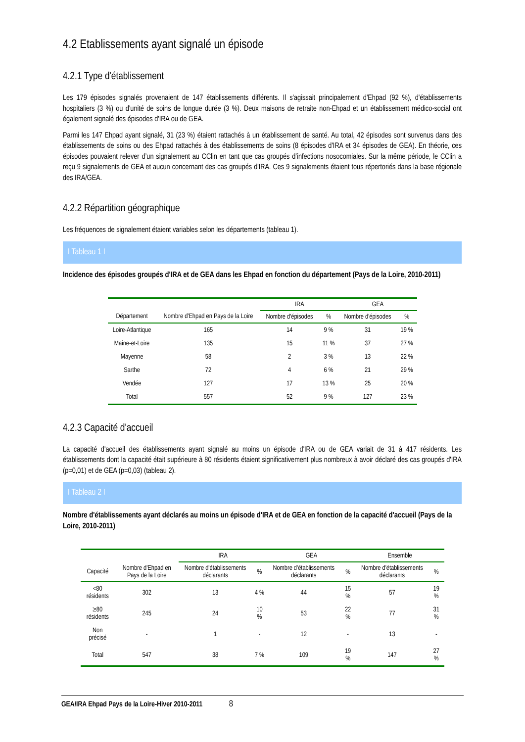4.2 Etablissements ayant signalé un épisode
4.2.1 Type d'établissement
Les 179 épisodes signalés provenaient de 147 établissements différents. Il s'agissait principalement d'Ehpad (92 %), d'établissements hospitaliers (3 %) ou d'unité de soins de longue durée (3 %). Deux maisons de retraite non-Ehpad et un établissement médico-social ont également signalé des épisodes d'IRA ou de GEA.
Parmi les 147 Ehpad ayant signalé, 31 (23 %) étaient rattachés à un établissement de santé. Au total, 42 épisodes sont survenus dans des établissements de soins ou des Ehpad rattachés à des établissements de soins (8 épisodes d'IRA et 34 épisodes de GEA). En théorie, ces épisodes pouvaient relever d’un signalement au CClin en tant que cas groupés d’infections nosocomiales. Sur la même période, le CClin a reçu 9 signalements de GEA et aucun concernant des cas groupés d'IRA. Ces 9 signalements étaient tous répertoriés dans la base régionale des IRA/GEA.
4.2.2 Répartition géographique
Les fréquences de signalement étaient variables selon les départements (tableau 1).
I Tableau 1 I
Incidence des épisodes groupés d'IRA et de GEA dans les Ehpad en fonction du département (Pays de la Loire, 2010-2011)
| | | IRA | | GEA | |
| --- | --- | --- | --- | --- | --- |
| Département | Nombre d'Ehpad en Pays de la Loire | Nombre d'épisodes | % | Nombre d'épisodes | % |
| Loire-Atlantique | 165 | 14 | 9 % | 31 | 19 % |
| Maine-et-Loire | 135 | 15 | 11 % | 37 | 27 % |
| Mayenne | 58 | 2 | 3 % | 13 | 22 % |
| Sarthe | 72 | 4 | 6 % | 21 | 29 % |
| Vendée | 127 | 17 | 13 % | 25 | 20 % |
| Total | 557 | 52 | 9 % | 127 | 23 % |
4.2.3 Capacité d'accueil
La capacité d'accueil des établissements ayant signalé au moins un épisode d'IRA ou de GEA variait de 31 à 417 résidents. Les établissements dont la capacité était supérieure à 80 résidents étaient significativement plus nombreux à avoir déclaré des cas groupés d'IRA (p=0,01) et de GEA (p=0,03) (tableau 2).
I Tableau 2 I
Nombre d'établissements ayant déclarés au moins un épisode d'IRA et de GEA en fonction de la capacité d'accueil (Pays de la Loire, 2010-2011)
| | | IRA | | GEA | | Ensemble | |
| --- | --- | --- | --- | --- | --- | --- | --- |
| Capacité | Nombre d'Ehpad en Pays de la Loire | Nombre d'établissements déclarants | % | Nombre d'établissements déclarants | % | Nombre d'établissements déclarants | % |
| <80 résidents | 302 | 13 | 4 % | 44 | 15 % | 57 | 19 % |
| ≥80 résidents | 245 | 24 | 10 % | 53 | 22 % | 77 | 31 % |
| Non précisé | - | 1 | - | 12 | - | 13 | - |
| Total | 547 | 38 | 7 % | 109 | 19 % | 147 | 27 % |
GEA/IRA Ehpad Pays de la Loire-Hiver 2010-2011 8